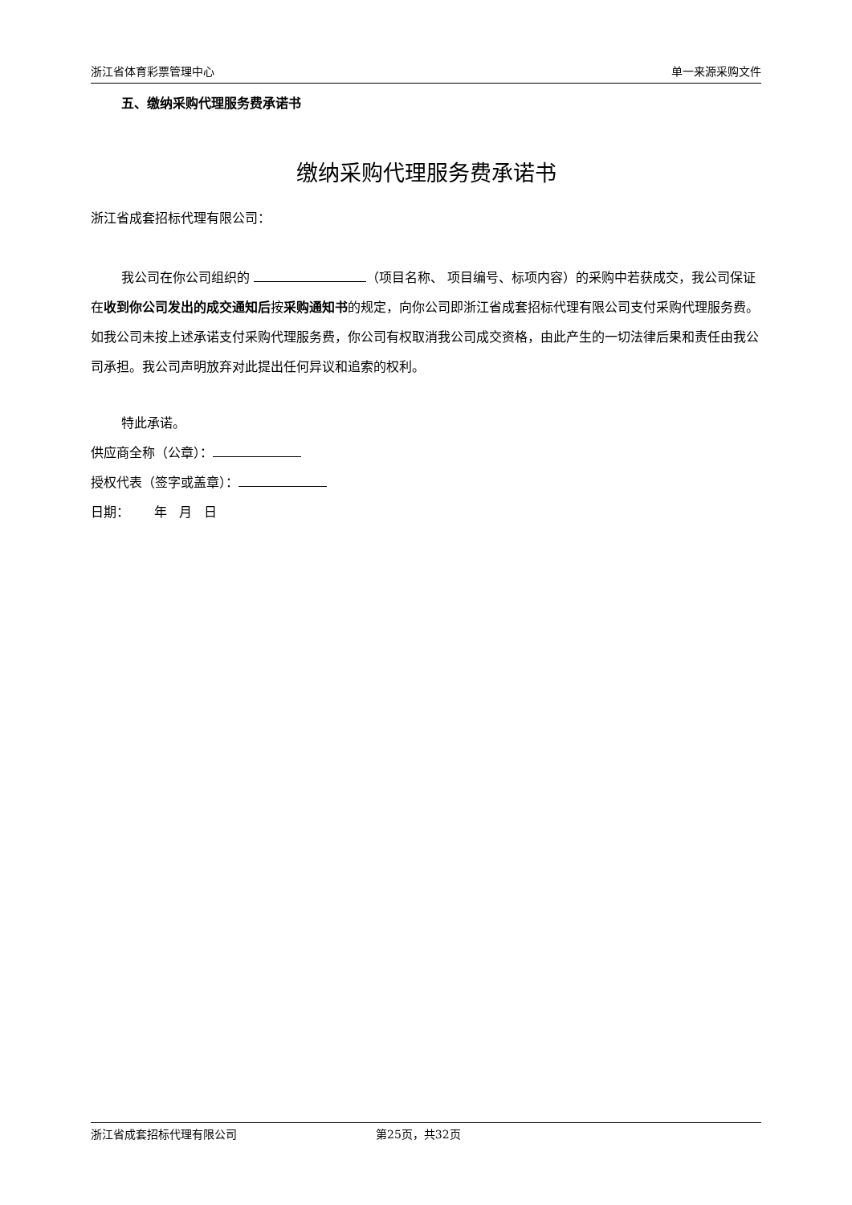浙江省体育彩票管理中心 单一来源采购文件
五、缴纳采购代理服务费承诺书
缴纳采购代理服务费承诺书
浙江省成套招标代理有限公司：
我公司在你公司组织的 （项目名称、 项目编号、标项内容）的采购中若获成交，我公司保证在收到你公司发出的成交通知后按采购通知书的规定，向你公司即浙江省成套招标代理有限公司支付采购代理服务费。如我公司未按上述承诺支付采购代理服务费，你公司有权取消我公司成交资格，由此产生的一切法律后果和责任由我公司承担。我公司声明放弃对此提出任何异议和追索的权利。
特此承诺。
供应商全称（公章）：
授权代表（签字或盖章）：
日期： 年 月 日
浙江省成套招标代理有限公司 第25页，共32页